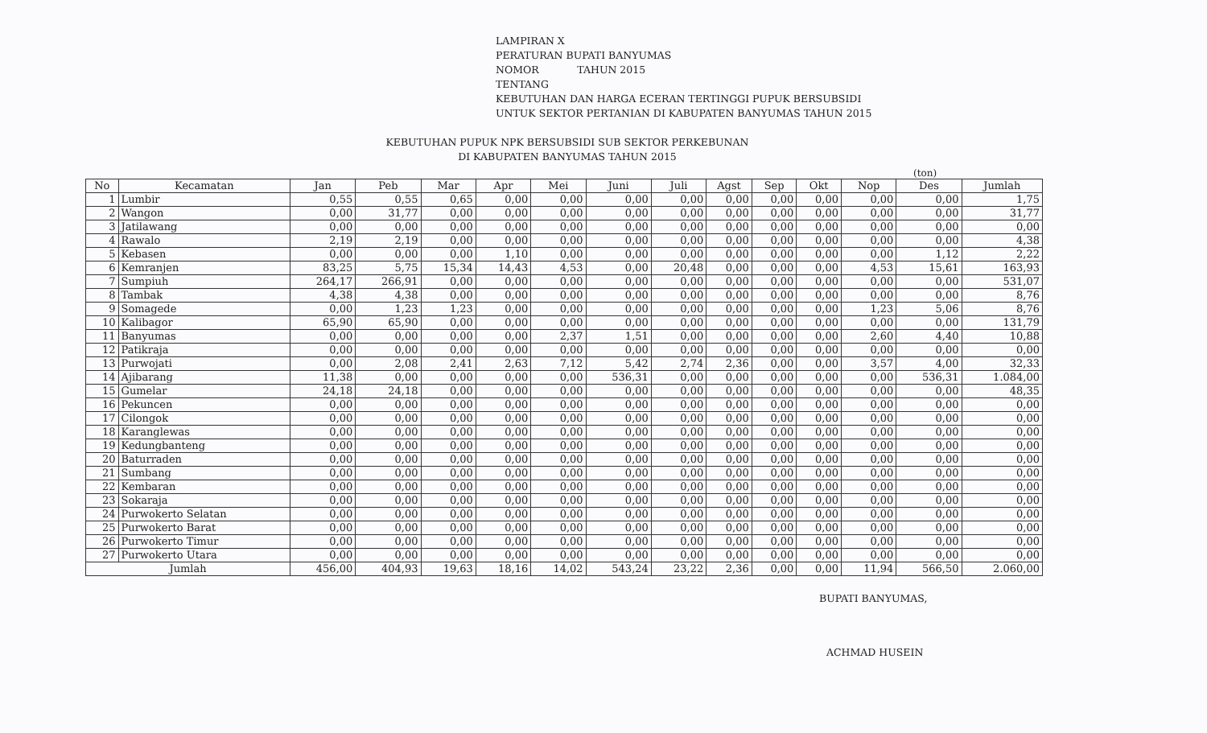LAMPIRAN X
PERATURAN BUPATI BANYUMAS
NOMOR TAHUN 2015
TENTANG
KEBUTUHAN DAN HARGA ECERAN TERTINGGI PUPUK BERSUBSIDI
UNTUK SEKTOR PERTANIAN DI KABUPATEN BANYUMAS TAHUN 2015
KEBUTUHAN PUPUK NPK BERSUBSIDI SUB SEKTOR PERKEBUNAN
DI KABUPATEN BANYUMAS TAHUN 2015
(ton)
| No | Kecamatan | Jan | Peb | Mar | Apr | Mei | Juni | Juli | Agst | Sep | Okt | Nop | Des | Jumlah |
| --- | --- | --- | --- | --- | --- | --- | --- | --- | --- | --- | --- | --- | --- | --- |
| 1 | Lumbir | 0,55 | 0,55 | 0,65 | 0,00 | 0,00 | 0,00 | 0,00 | 0,00 | 0,00 | 0,00 | 0,00 | 0,00 | 1,75 |
| 2 | Wangon | 0,00 | 31,77 | 0,00 | 0,00 | 0,00 | 0,00 | 0,00 | 0,00 | 0,00 | 0,00 | 0,00 | 0,00 | 31,77 |
| 3 | Jatilawang | 0,00 | 0,00 | 0,00 | 0,00 | 0,00 | 0,00 | 0,00 | 0,00 | 0,00 | 0,00 | 0,00 | 0,00 | 0,00 |
| 4 | Rawalo | 2,19 | 2,19 | 0,00 | 0,00 | 0,00 | 0,00 | 0,00 | 0,00 | 0,00 | 0,00 | 0,00 | 0,00 | 4,38 |
| 5 | Kebasen | 0,00 | 0,00 | 0,00 | 1,10 | 0,00 | 0,00 | 0,00 | 0,00 | 0,00 | 0,00 | 0,00 | 1,12 | 2,22 |
| 6 | Kemranjen | 83,25 | 5,75 | 15,34 | 14,43 | 4,53 | 0,00 | 20,48 | 0,00 | 0,00 | 0,00 | 4,53 | 15,61 | 163,93 |
| 7 | Sumpiuh | 264,17 | 266,91 | 0,00 | 0,00 | 0,00 | 0,00 | 0,00 | 0,00 | 0,00 | 0,00 | 0,00 | 0,00 | 531,07 |
| 8 | Tambak | 4,38 | 4,38 | 0,00 | 0,00 | 0,00 | 0,00 | 0,00 | 0,00 | 0,00 | 0,00 | 0,00 | 0,00 | 8,76 |
| 9 | Somagede | 0,00 | 1,23 | 1,23 | 0,00 | 0,00 | 0,00 | 0,00 | 0,00 | 0,00 | 0,00 | 1,23 | 5,06 | 8,76 |
| 10 | Kalibagor | 65,90 | 65,90 | 0,00 | 0,00 | 0,00 | 0,00 | 0,00 | 0,00 | 0,00 | 0,00 | 0,00 | 0,00 | 131,79 |
| 11 | Banyumas | 0,00 | 0,00 | 0,00 | 0,00 | 2,37 | 1,51 | 0,00 | 0,00 | 0,00 | 0,00 | 2,60 | 4,40 | 10,88 |
| 12 | Patikraja | 0,00 | 0,00 | 0,00 | 0,00 | 0,00 | 0,00 | 0,00 | 0,00 | 0,00 | 0,00 | 0,00 | 0,00 | 0,00 |
| 13 | Purwojati | 0,00 | 2,08 | 2,41 | 2,63 | 7,12 | 5,42 | 2,74 | 2,36 | 0,00 | 0,00 | 3,57 | 4,00 | 32,33 |
| 14 | Ajibarang | 11,38 | 0,00 | 0,00 | 0,00 | 0,00 | 536,31 | 0,00 | 0,00 | 0,00 | 0,00 | 0,00 | 536,31 | 1.084,00 |
| 15 | Gumelar | 24,18 | 24,18 | 0,00 | 0,00 | 0,00 | 0,00 | 0,00 | 0,00 | 0,00 | 0,00 | 0,00 | 0,00 | 48,35 |
| 16 | Pekuncen | 0,00 | 0,00 | 0,00 | 0,00 | 0,00 | 0,00 | 0,00 | 0,00 | 0,00 | 0,00 | 0,00 | 0,00 | 0,00 |
| 17 | Cilongok | 0,00 | 0,00 | 0,00 | 0,00 | 0,00 | 0,00 | 0,00 | 0,00 | 0,00 | 0,00 | 0,00 | 0,00 | 0,00 |
| 18 | Karanglewas | 0,00 | 0,00 | 0,00 | 0,00 | 0,00 | 0,00 | 0,00 | 0,00 | 0,00 | 0,00 | 0,00 | 0,00 | 0,00 |
| 19 | Kedungbanteng | 0,00 | 0,00 | 0,00 | 0,00 | 0,00 | 0,00 | 0,00 | 0,00 | 0,00 | 0,00 | 0,00 | 0,00 | 0,00 |
| 20 | Baturraden | 0,00 | 0,00 | 0,00 | 0,00 | 0,00 | 0,00 | 0,00 | 0,00 | 0,00 | 0,00 | 0,00 | 0,00 | 0,00 |
| 21 | Sumbang | 0,00 | 0,00 | 0,00 | 0,00 | 0,00 | 0,00 | 0,00 | 0,00 | 0,00 | 0,00 | 0,00 | 0,00 | 0,00 |
| 22 | Kembaran | 0,00 | 0,00 | 0,00 | 0,00 | 0,00 | 0,00 | 0,00 | 0,00 | 0,00 | 0,00 | 0,00 | 0,00 | 0,00 |
| 23 | Sokaraja | 0,00 | 0,00 | 0,00 | 0,00 | 0,00 | 0,00 | 0,00 | 0,00 | 0,00 | 0,00 | 0,00 | 0,00 | 0,00 |
| 24 | Purwokerto Selatan | 0,00 | 0,00 | 0,00 | 0,00 | 0,00 | 0,00 | 0,00 | 0,00 | 0,00 | 0,00 | 0,00 | 0,00 | 0,00 |
| 25 | Purwokerto Barat | 0,00 | 0,00 | 0,00 | 0,00 | 0,00 | 0,00 | 0,00 | 0,00 | 0,00 | 0,00 | 0,00 | 0,00 | 0,00 |
| 26 | Purwokerto Timur | 0,00 | 0,00 | 0,00 | 0,00 | 0,00 | 0,00 | 0,00 | 0,00 | 0,00 | 0,00 | 0,00 | 0,00 | 0,00 |
| 27 | Purwokerto Utara | 0,00 | 0,00 | 0,00 | 0,00 | 0,00 | 0,00 | 0,00 | 0,00 | 0,00 | 0,00 | 0,00 | 0,00 | 0,00 |
| Jumlah | | 456,00 | 404,93 | 19,63 | 18,16 | 14,02 | 543,24 | 23,22 | 2,36 | 0,00 | 0,00 | 11,94 | 566,50 | 2.060,00 |
BUPATI BANYUMAS,
ACHMAD HUSEIN